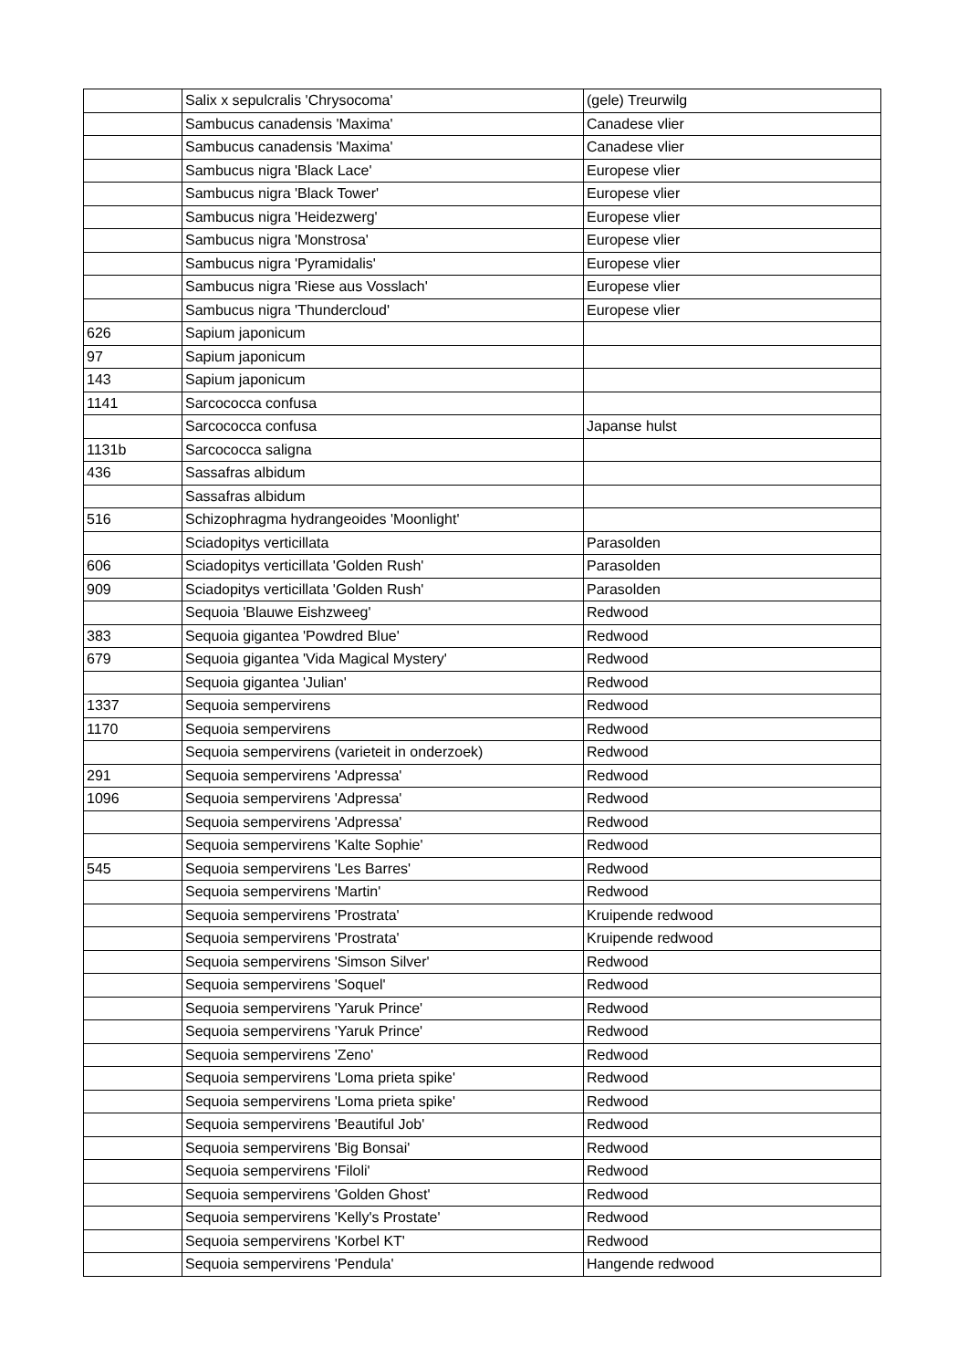| | Salix x sepulcralis 'Chrysocoma' | (gele) Treurwilg |
| | Sambucus canadensis 'Maxima' | Canadese vlier |
| | Sambucus canadensis 'Maxima' | Canadese vlier |
| | Sambucus nigra 'Black Lace' | Europese vlier |
| | Sambucus nigra 'Black Tower' | Europese vlier |
| | Sambucus nigra 'Heidezwerg' | Europese vlier |
| | Sambucus nigra 'Monstrosa' | Europese vlier |
| | Sambucus nigra 'Pyramidalis' | Europese vlier |
| | Sambucus nigra 'Riese aus Vosslach' | Europese vlier |
| | Sambucus nigra 'Thundercloud' | Europese vlier |
| 626 | Sapium japonicum | |
| 97 | Sapium japonicum | |
| 143 | Sapium japonicum | |
| 1141 | Sarcococca confusa | |
| | Sarcococca confusa | Japanse hulst |
| 1131b | Sarcococca saligna | |
| 436 | Sassafras albidum | |
| | Sassafras albidum | |
| 516 | Schizophragma hydrangeoides 'Moonlight' | |
| | Sciadopitys verticillata | Parasolden |
| 606 | Sciadopitys verticillata 'Golden Rush' | Parasolden |
| 909 | Sciadopitys verticillata 'Golden Rush' | Parasolden |
| | Sequoia 'Blauwe Eishzweeg' | Redwood |
| 383 | Sequoia gigantea 'Powdred Blue' | Redwood |
| 679 | Sequoia gigantea 'Vida Magical Mystery' | Redwood |
| | Sequoia gigantea 'Julian' | Redwood |
| 1337 | Sequoia sempervirens | Redwood |
| 1170 | Sequoia sempervirens | Redwood |
| | Sequoia sempervirens (varieteit in onderzoek) | Redwood |
| 291 | Sequoia sempervirens 'Adpressa' | Redwood |
| 1096 | Sequoia sempervirens 'Adpressa' | Redwood |
| | Sequoia sempervirens 'Adpressa' | Redwood |
| | Sequoia sempervirens 'Kalte Sophie' | Redwood |
| 545 | Sequoia sempervirens 'Les Barres' | Redwood |
| | Sequoia sempervirens 'Martin' | Redwood |
| | Sequoia sempervirens 'Prostrata' | Kruipende redwood |
| | Sequoia sempervirens 'Prostrata' | Kruipende redwood |
| | Sequoia sempervirens 'Simson Silver' | Redwood |
| | Sequoia sempervirens 'Soquel' | Redwood |
| | Sequoia sempervirens 'Yaruk Prince' | Redwood |
| | Sequoia sempervirens 'Yaruk Prince' | Redwood |
| | Sequoia sempervirens 'Zeno' | Redwood |
| | Sequoia sempervirens 'Loma prieta spike' | Redwood |
| | Sequoia sempervirens 'Loma prieta spike' | Redwood |
| | Sequoia sempervirens 'Beautiful Job' | Redwood |
| | Sequoia sempervirens 'Big Bonsai' | Redwood |
| | Sequoia sempervirens 'Filoli' | Redwood |
| | Sequoia sempervirens 'Golden Ghost' | Redwood |
| | Sequoia sempervirens 'Kelly's Prostate' | Redwood |
| | Sequoia sempervirens 'Korbel KT' | Redwood |
| | Sequoia sempervirens 'Pendula' | Hangende redwood |